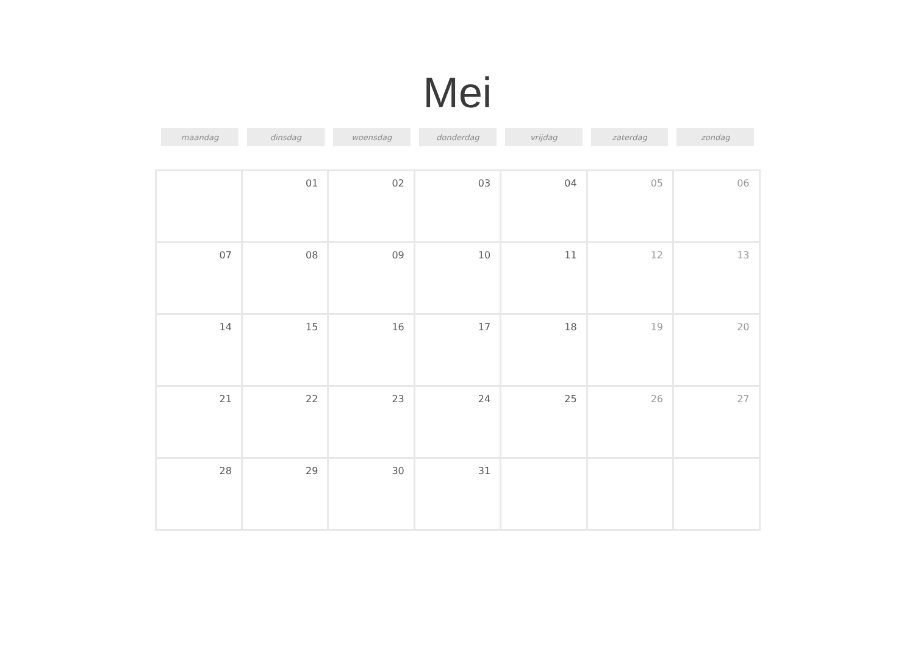Mei
| maandag | dinsdag | woensdag | donderdag | vrijdag | zaterdag | zondag |
| --- | --- | --- | --- | --- | --- | --- |
| | 01 | 02 | 03 | 04 | 05 | 06 |
| 07 | 08 | 09 | 10 | 11 | 12 | 13 |
| 14 | 15 | 16 | 17 | 18 | 19 | 20 |
| 21 | 22 | 23 | 24 | 25 | 26 | 27 |
| 28 | 29 | 30 | 31 | | | |